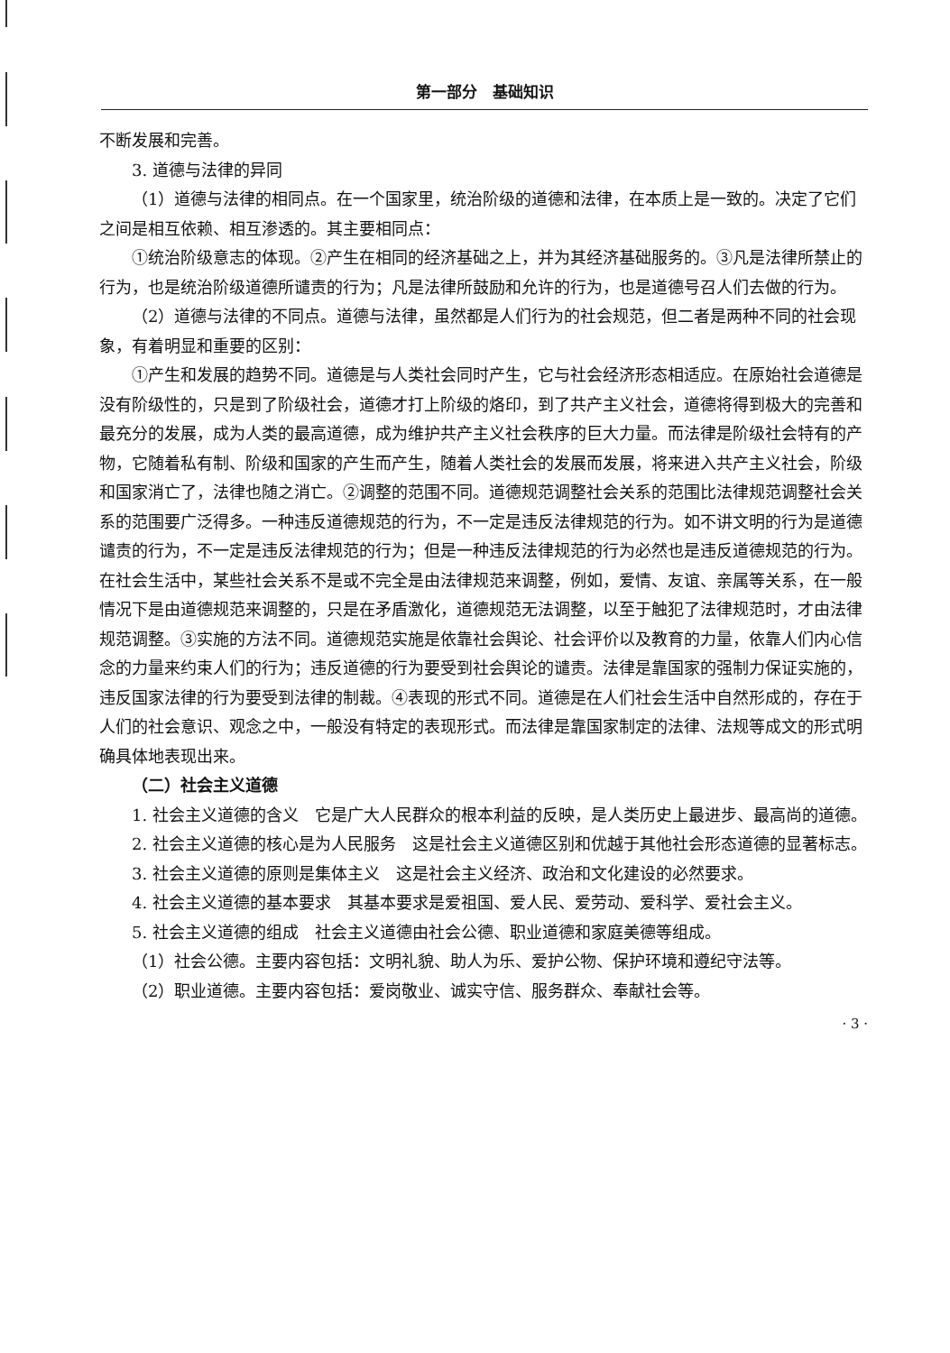第一部分　基础知识
不断发展和完善。
3. 道德与法律的异同
（1）道德与法律的相同点。在一个国家里，统治阶级的道德和法律，在本质上是一致的。决定了它们之间是相互依赖、相互渗透的。其主要相同点：
①统治阶级意志的体现。②产生在相同的经济基础之上，并为其经济基础服务的。③凡是法律所禁止的行为，也是统治阶级道德所谴责的行为；凡是法律所鼓励和允许的行为，也是道德号召人们去做的行为。
（2）道德与法律的不同点。道德与法律，虽然都是人们行为的社会规范，但二者是两种不同的社会现象，有着明显和重要的区别：
①产生和发展的趋势不同。道德是与人类社会同时产生，它与社会经济形态相适应。在原始社会道德是没有阶级性的，只是到了阶级社会，道德才打上阶级的烙印，到了共产主义社会，道德将得到极大的完善和最充分的发展，成为人类的最高道德，成为维护共产主义社会秩序的巨大力量。而法律是阶级社会特有的产物，它随着私有制、阶级和国家的产生而产生，随着人类社会的发展而发展，将来进入共产主义社会，阶级和国家消亡了，法律也随之消亡。②调整的范围不同。道德规范调整社会关系的范围比法律规范调整社会关系的范围要广泛得多。一种违反道德规范的行为，不一定是违反法律规范的行为。如不讲文明的行为是道德谴责的行为，不一定是违反法律规范的行为；但是一种违反法律规范的行为必然也是违反道德规范的行为。在社会生活中，某些社会关系不是或不完全是由法律规范来调整，例如，爱情、友谊、亲属等关系，在一般情况下是由道德规范来调整的，只是在矛盾激化，道德规范无法调整，以至于触犯了法律规范时，才由法律规范调整。③实施的方法不同。道德规范实施是依靠社会舆论、社会评价以及教育的力量，依靠人们内心信念的力量来约束人们的行为；违反道德的行为要受到社会舆论的谴责。法律是靠国家的强制力保证实施的，违反国家法律的行为要受到法律的制裁。④表现的形式不同。道德是在人们社会生活中自然形成的，存在于人们的社会意识、观念之中，一般没有特定的表现形式。而法律是靠国家制定的法律、法规等成文的形式明确具体地表现出来。
（二）社会主义道德
1. 社会主义道德的含义　它是广大人民群众的根本利益的反映，是人类历史上最进步、最高尚的道德。
2. 社会主义道德的核心是为人民服务　这是社会主义道德区别和优越于其他社会形态道德的显著标志。
3. 社会主义道德的原则是集体主义　这是社会主义经济、政治和文化建设的必然要求。
4. 社会主义道德的基本要求　其基本要求是爱祖国、爱人民、爱劳动、爱科学、爱社会主义。
5. 社会主义道德的组成　社会主义道德由社会公德、职业道德和家庭美德等组成。
（1）社会公德。主要内容包括：文明礼貌、助人为乐、爱护公物、保护环境和遵纪守法等。
（2）职业道德。主要内容包括：爱岗敬业、诚实守信、服务群众、奉献社会等。
· 3 ·